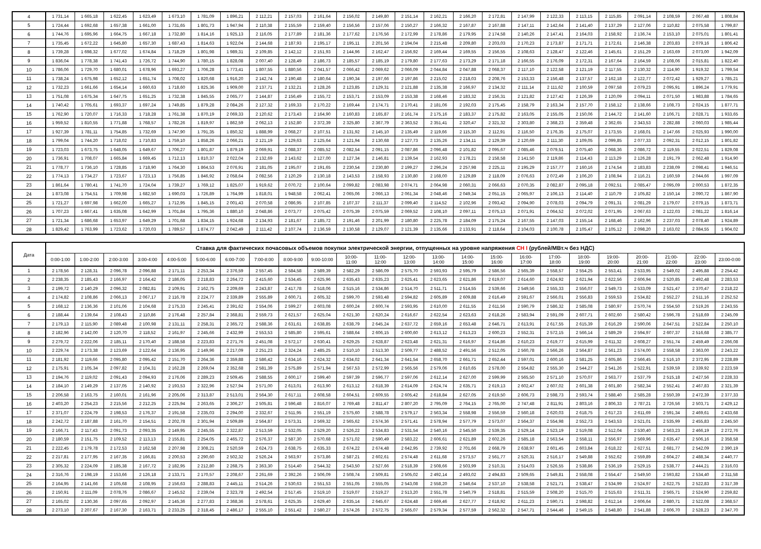| 4 | 1 731,14 | 1 665,18 | 1 622,45 | 1 623,49 | 1 673,10 | 1 781,09 | 1 896,21 | 2 112,21 | 2 157,03 | 2 161,64 | 2 156,02 | 2 149,80 | 2 151,14 | 2 162,21 | 2 166,20 | 2 172,81 | 2 147,99 | 2 122,33 | 2 113,15 | 2 115,85 | 2 091,14 | 2 108,59 | 2 067,48 | 1 808,84 |
| 5 | 1 724,44 | 1 692,68 | 1 657,38 | 1 661,00 | 1 731,65 | 1 801,73 | 1 947,94 | 2 110,38 | 2 155,59 | 2 159,40 | 2 156,56 | 2 157,06 | 2 150,27 | 2 166,32 | 2 167,87 | 2 167,88 | 2 147,11 | 2 142,64 | 2 141,40 | 2 137,29 | 2 127,06 | 2 110,82 | 2 075,58 | 1 799,87 |
| 6 | 1 744,76 | 1 695,96 | 1 664,75 | 1 667,18 | 1 732,80 | 1 814,16 | 1 925,13 | 2 116,05 | 2 177,89 | 2 181,36 | 2 177,62 | 2 176,56 | 2 172,99 | 2 178,86 | 2 179,95 | 2 174,58 | 2 140,26 | 2 147,41 | 2 164,03 | 2 158,92 | 2 136,74 | 2 153,10 | 2 075,01 | 1 801,41 |
| 7 | 1 735,45 | 1 672,22 | 1 645,80 | 1 657,30 | 1 687,43 | 1 814,63 | 1 922,04 | 2 144,68 | 2 187,93 | 2 195,17 | 2 195,11 | 2 201,56 | 2 194,04 | 2 215,48 | 2 209,80 | 2 203,03 | 2 170,23 | 2 173,87 | 2 171,71 | 2 172,61 | 2 146,38 | 2 203,83 | 2 079,16 | 1 806,42 |
| 8 | 1 739,28 | 1 698,32 | 1 677,02 | 1 674,84 | 1 718,29 | 1 801,98 | 1 989,31 | 2 109,85 | 2 142,12 | 2 151,93 | 2 144,96 | 2 162,47 | 2 156,92 | 2 169,44 | 2 169,55 | 2 156,55 | 2 108,63 | 2 128,47 | 2 122,46 | 2 145,61 | 2 151,29 | 2 163,69 | 2 073,00 | 1 942,09 |
| 9 | 1 836,04 | 1 778,38 | 1 741,43 | 1 726,72 | 1 744,90 | 1 780,15 | 1 828,08 | 2 007,40 | 2 128,49 | 2 186,73 | 2 185,57 | 2 185,19 | 2 179,80 | 2 177,63 | 2 173,29 | 2 171,18 | 2 166,55 | 2 176,09 | 2 172,31 | 2 167,64 | 2 164,59 | 2 108,06 | 2 015,81 | 1 822,40 |
| 10 | 1 786,06 | 1 729,70 | 1 680,01 | 1 678,96 | 1 693,27 | 1 706,28 | 1 773,41 | 1 807,55 | 1 880,56 | 2 041,57 | 2 066,42 | 2 069,62 | 2 066,09 | 2 044,84 | 2 047,88 | 2 068,37 | 2 117,10 | 2 122,58 | 2 121,19 | 2 117,55 | 2 130,32 | 2 114,90 | 1 919,32 | 1 799,54 |
| 11 | 1 738,24 | 1 675,98 | 1 652,12 | 1 651,74 | 1 708,02 | 1 820,68 | 1 916,20 | 2 142,74 | 2 190,48 | 2 180,64 | 2 190,34 | 2 197,66 | 2 197,86 | 2 215,02 | 2 218,03 | 2 208,76 | 2 153,33 | 2 156,48 | 2 137,57 | 2 162,18 | 2 122,77 | 2 072,42 | 1 929,27 | 1 785,21 |
| 12 | 1 732,23 | 1 661,66 | 1 654,14 | 1 660,63 | 1 718,60 | 1 825,36 | 1 909,00 | 2 137,71 | 2 132,21 | 2 128,26 | 2 123,85 | 2 129,31 | 2 121,88 | 2 135,38 | 2 166,97 | 2 134,32 | 2 111,14 | 2 111,62 | 2 100,59 | 2 097,58 | 2 079,23 | 2 095,91 | 1 896,24 | 1 779,91 |
| 13 | 1 751,08 | 1 675,34 | 1 647,75 | 1 651,25 | 1 732,38 | 1 845,55 | 2 065,77 | 2 144,87 | 2 156,49 | 2 155,72 | 2 153,71 | 2 153,09 | 2 153,38 | 2 168,46 | 2 183,32 | 2 156,31 | 2 121,82 | 2 127,42 | 2 126,39 | 2 120,09 | 2 094,11 | 2 071,50 | 1 983,88 | 1 784,65 |
| 14 | 1 740,42 | 1 705,61 | 1 693,37 | 1 697,24 | 1 749,85 | 1 879,28 | 2 084,26 | 2 127,32 | 2 169,33 | 2 170,22 | 2 169,44 | 2 174,71 | 2 170,41 | 2 181,06 | 2 192,03 | 2 175,45 | 2 158,79 | 2 163,34 | 2 157,70 | 2 158,12 | 2 138,66 | 2 108,73 | 2 024,15 | 1 877,71 |
| 15 | 1 762,90 | 1 720,07 | 1 716,33 | 1 718,28 | 1 761,38 | 1 870,19 | 2 069,33 | 2 120,62 | 2 173,43 | 2 164,90 | 2 160,83 | 2 165,87 | 2 161,74 | 2 175,16 | 2 183,37 | 2 175,82 | 2 163,05 | 2 155,05 | 2 150,06 | 2 144,72 | 2 141,60 | 2 106,71 | 2 028,71 | 1 933,65 |
| 16 | 1 959,52 | 1 810,55 | 1 771,88 | 1 768,57 | 1 782,26 | 1 819,97 | 1 862,59 | 2 062,13 | 2 152,80 | 2 372,39 | 2 325,80 | 2 367,79 | 2 363,52 | 2 351,41 | 2 320,47 | 2 321,32 | 2 303,80 | 2 368,23 | 2 359,48 | 2 362,65 | 2 343,53 | 2 282,88 | 2 060,03 | 1 985,44 |
| 17 | 1 927,39 | 1 781,11 | 1 754,85 | 1 732,69 | 1 747,90 | 1 791,35 | 1 850,32 | 1 888,99 | 2 068,27 | 2 107,51 | 2 131,92 | 2 145,10 | 2 135,49 | 2 119,66 | 2 115,30 | 2 112,91 | 2 116,50 | 2 176,35 | 2 175,07 | 2 173,55 | 2 168,01 | 2 147,66 | 2 025,93 | 1 990,00 |
| 18 | 1 799,04 | 1 744,20 | 1 718,02 | 1 710,83 | 1 759,10 | 1 858,26 | 2 066,21 | 2 121,19 | 2 129,63 | 2 125,64 | 2 121,94 | 2 130,68 | 2 127,73 | 2 135,26 | 2 134,11 | 2 129,39 | 2 120,69 | 2 111,30 | 2 109,05 | 2 099,85 | 2 077,33 | 2 092,31 | 2 012,15 | 1 801,82 |
| 19 | 1 723,03 | 1 673,75 | 1 648,05 | 1 649,67 | 1 706,27 | 1 801,87 | 1 879,19 | 2 069,91 | 2 088,37 | 2 085,52 | 2 082,54 | 2 091,15 | 2 087,86 | 2 096,48 | 2 101,82 | 2 095,67 | 2 085,46 | 2 079,51 | 2 075,40 | 2 068,36 | 2 086,72 | 2 119,55 | 2 022,51 | 1 829,08 |
| 20 | 1 736,91 | 1 708,07 | 1 665,84 | 1 669,45 | 1 712,13 | 1 810,37 | 2 022,04 | 2 132,69 | 2 143,62 | 2 127,00 | 2 127,34 | 2 146,81 | 2 139,54 | 2 162,93 | 2 178,21 | 2 158,58 | 2 141,50 | 2 119,86 | 2 114,43 | 2 113,29 | 2 126,28 | 2 191,79 | 2 062,48 | 1 914,90 |
| 21 | 1 778,77 | 1 736,10 | 1 728,85 | 1 718,90 | 1 764,30 | 1 864,53 | 2 076,91 | 2 181,05 | 2 195,07 | 2 191,65 | 2 230,54 | 2 230,80 | 2 199,27 | 2 296,24 | 2 257,98 | 2 225,11 | 2 195,29 | 2 157,77 | 2 160,16 | 2 174,54 | 2 183,83 | 2 238,09 | 2 098,41 | 1 946,51 |
| 22 | 1 774,13 | 1 734,27 | 1 723,67 | 1 723,13 | 1 756,85 | 1 846,92 | 2 058,64 | 2 082,56 | 2 120,29 | 2 130,18 | 2 143,53 | 2 158,93 | 2 130,80 | 2 168,00 | 2 129,89 | 2 118,09 | 2 076,63 | 2 072,49 | 2 106,20 | 2 108,94 | 2 116,21 | 2 160,59 | 2 044,66 | 1 997,09 |
| 23 | 1 861,64 | 1 780,41 | 1 741,70 | 1 724,04 | 1 739,27 | 1 769,12 | 1 825,07 | 1 919,62 | 2 070,72 | 2 100,64 | 2 099,82 | 2 083,98 | 2 074,71 | 2 064,98 | 2 060,31 | 2 066,63 | 2 070,35 | 2 082,87 | 2 095,18 | 2 092,51 | 2 085,47 | 2 095,09 | 2 000,53 | 1 872,35 |
| 24 | 1 873,08 | 1 754,51 | 1 709,98 | 1 682,50 | 1 690,03 | 1 726,89 | 1 764,99 | 1 818,01 | 1 948,58 | 2 062,41 | 2 065,06 | 2 066,13 | 2 061,34 | 2 048,46 | 2 049,34 | 2 051,15 | 2 065,97 | 2 106,13 | 2 114,40 | 2 110,79 | 2 105,82 | 2 150,14 | 2 090,72 | 1 867,90 |
| 25 | 1 721,27 | 1 697,98 | 1 662,00 | 1 665,27 | 1 712,95 | 1 845,15 | 2 001,43 | 2 070,58 | 2 086,95 | 2 107,85 | 2 107,37 | 2 111,37 | 2 099,40 | 2 114,52 | 2 102,96 | 2 093,42 | 2 094,90 | 2 078,03 | 2 094,79 | 2 091,31 | 2 081,29 | 2 179,07 | 2 079,15 | 1 873,71 |
| 26 | 1 707,23 | 1 667,41 | 1 635,08 | 1 642,99 | 1 701,84 | 1 795,36 | 1 880,10 | 2 048,86 | 2 073,77 | 2 075,42 | 2 075,39 | 2 075,59 | 2 069,52 | 2 108,10 | 2 097,11 | 2 075,13 | 2 071,91 | 2 064,52 | 2 072,02 | 2 071,95 | 2 067,63 | 2 122,03 | 2 081,22 | 1 816,14 |
| 27 | 1 721,34 | 1 686,68 | 1 653,97 | 1 649,29 | 1 701,68 | 1 834,15 | 1 924,68 | 2 134,93 | 2 181,67 | 2 185,72 | 2 191,46 | 2 201,99 | 2 180,80 | 2 225,78 | 2 184,09 | 2 175,24 | 2 167,55 | 2 147,03 | 2 155,14 | 2 168,46 | 2 162,96 | 2 237,03 | 2 078,40 | 1 924,89 |
| 28 | 1 829,42 | 1 763,99 | 1 723,62 | 1 720,03 | 1 789,57 | 1 874,77 | 2 042,49 | 2 111,42 | 2 107,74 | 2 136,59 | 2 130,58 | 2 129,07 | 2 121,39 | 2 135,66 | 2 133,91 | 2 118,64 | 2 104,03 | 2 100,78 | 2 105,47 | 2 105,12 | 2 098,20 | 2 163,02 | 2 084,55 | 1 904,02 |
| Дата | Ставка для фактических почасовых объемов покупки электрической энергии, отпущенных на уровне напряжения СН I (рублей/МВт.ч без НДС) | | | | | | | | | | | | | | | | | | | | | | | |
| --- | --- | --- | --- | --- | --- | --- | --- | --- | --- | --- | --- | --- | --- | --- | --- | --- | --- | --- | --- | --- | --- | --- | --- | --- |
| | 0:00-1:00 | 1:00-2:00 | 2:00-3:00 | 3:00-4:00 | 4:00-5:00 | 5:00-6:00 | 6:00-7:00 | 7:00-8:00 | 8:00-9:00 | 9:00-10:00 | 10:00- 11:00 | 11:00- 12:00 | 12:00- 13:00 | 13:00- 14:00 | 14:00- 15:00 | 15:00- 16:00 | 16:00- 17:00 | 17:00- 18:00 | 18:00- 19:00 | 19:00- 20:00 | 20:00- 21:00 | 21:00- 22:00 | 22:00- 23:00 | 23:00-0:00 |
| 1 | 2 178,56 | 2 128,31 | 2 096,78 | 2 096,88 | 2 171,11 | 2 253,34 | 2 376,59 | 2 557,45 | 2 584,58 | 2 589,39 | 2 582,29 | 2 586,09 | 2 575,70 | 2 593,93 | 2 595,79 | 2 586,56 | 2 565,39 | 2 558,57 | 2 554,25 | 2 553,41 | 2 533,95 | 2 549,02 | 2 495,88 | 2 254,42 |
| 2 | 2 238,35 | 2 185,43 | 2 166,97 | 2 164,42 | 2 186,05 | 2 218,83 | 2 264,72 | 2 415,60 | 2 534,45 | 2 625,96 | 2 635,43 | 2 635,23 | 2 625,41 | 2 623,65 | 2 621,86 | 2 619,07 | 2 614,60 | 2 624,92 | 2 621,94 | 2 622,56 | 2 606,94 | 2 520,85 | 2 492,48 | 2 283,53 |
| 3 | 2 199,72 | 2 140,29 | 2 096,32 | 2 082,81 | 2 109,91 | 2 162,75 | 2 209,69 | 2 243,87 | 2 417,78 | 2 518,06 | 2 515,16 | 2 534,86 | 2 514,70 | 2 511,71 | 2 514,55 | 2 539,66 | 2 549,56 | 2 555,33 | 2 556,07 | 2 549,73 | 2 533,09 | 2 521,47 | 2 370,47 | 2 218,22 |
| 4 | 2 174,82 | 2 108,86 | 2 066,13 | 2 067,17 | 2 116,78 | 2 224,77 | 2 339,89 | 2 555,89 | 2 600,71 | 2 605,32 | 2 599,70 | 2 593,48 | 2 594,82 | 2 605,89 | 2 609,88 | 2 616,49 | 2 591,67 | 2 566,01 | 2 556,83 | 2 559,53 | 2 534,82 | 2 552,27 | 2 511,16 | 2 252,52 |
| 5 | 2 168,12 | 2 136,36 | 2 101,06 | 2 104,68 | 2 175,33 | 2 245,41 | 2 391,62 | 2 554,06 | 2 599,27 | 2 603,08 | 2 600,24 | 2 600,74 | 2 593,95 | 2 610,00 | 2 611,55 | 2 611,56 | 2 590,79 | 2 586,32 | 2 585,08 | 2 580,97 | 2 570,74 | 2 554,50 | 2 519,26 | 2 243,55 |
| 6 | 2 188,44 | 2 139,64 | 2 108,43 | 2 110,86 | 2 176,48 | 2 257,84 | 2 368,81 | 2 559,73 | 2 621,57 | 2 625,04 | 2 621,30 | 2 620,24 | 2 616,67 | 2 622,54 | 2 623,63 | 2 618,26 | 2 583,94 | 2 591,09 | 2 607,71 | 2 602,60 | 2 580,42 | 2 596,78 | 2 518,69 | 2 245,09 |
| 7 | 2 179,13 | 2 115,90 | 2 089,48 | 2 100,98 | 2 131,11 | 2 258,31 | 2 365,72 | 2 588,36 | 2 631,61 | 2 638,85 | 2 638,79 | 2 645,24 | 2 637,72 | 2 659,16 | 2 653,48 | 2 646,71 | 2 613,91 | 2 617,55 | 2 615,39 | 2 616,29 | 2 590,06 | 2 647,51 | 2 522,84 | 2 250,10 |
| 8 | 2 182,96 | 2 142,00 | 2 120,70 | 2 118,52 | 2 161,97 | 2 245,66 | 2 432,99 | 2 553,53 | 2 585,80 | 2 595,61 | 2 588,64 | 2 606,15 | 2 600,60 | 2 613,12 | 2 613,23 | 2 600,23 | 2 552,31 | 2 572,15 | 2 566,14 | 2 589,29 | 2 594,97 | 2 607,37 | 2 516,68 | 2 385,77 |
| 9 | 2 279,72 | 2 222,06 | 2 185,11 | 2 170,40 | 2 188,58 | 2 223,83 | 2 271,76 | 2 451,08 | 2 572,17 | 2 630,41 | 2 629,25 | 2 628,87 | 2 623,48 | 2 621,31 | 2 616,97 | 2 614,86 | 2 610,23 | 2 619,77 | 2 615,99 | 2 611,32 | 2 608,27 | 2 551,74 | 2 459,49 | 2 266,08 |
| 10 | 2 229,74 | 2 173,38 | 2 123,69 | 2 122,64 | 2 136,95 | 2 149,96 | 2 217,09 | 2 251,23 | 2 324,24 | 2 485,25 | 2 510,10 | 2 513,30 | 2 509,77 | 2 488,52 | 2 491,56 | 2 512,05 | 2 560,78 | 2 566,26 | 2 564,87 | 2 561,23 | 2 574,00 | 2 558,58 | 2 363,00 | 2 243,22 |
| 11 | 2 181,92 | 2 119,66 | 2 095,80 | 2 095,42 | 2 151,70 | 2 264,36 | 2 359,88 | 2 586,42 | 2 634,16 | 2 624,32 | 2 634,02 | 2 641,34 | 2 641,54 | 2 658,70 | 2 661,71 | 2 652,44 | 2 597,01 | 2 600,16 | 2 581,25 | 2 605,86 | 2 566,45 | 2 516,10 | 2 372,95 | 2 228,89 |
| 12 | 2 175,91 | 2 105,34 | 2 097,82 | 2 104,31 | 2 162,28 | 2 269,04 | 2 352,68 | 2 581,39 | 2 575,89 | 2 571,94 | 2 567,53 | 2 572,99 | 2 565,56 | 2 579,06 | 2 610,65 | 2 578,00 | 2 554,82 | 2 555,30 | 2 544,27 | 2 541,26 | 2 522,91 | 2 539,59 | 2 339,92 | 2 223,59 |
| 13 | 2 194,76 | 2 119,02 | 2 091,43 | 2 094,93 | 2 176,06 | 2 289,23 | 2 509,45 | 2 588,55 | 2 600,17 | 2 599,40 | 2 597,39 | 2 596,77 | 2 597,06 | 2 612,14 | 2 627,00 | 2 599,99 | 2 565,50 | 2 571,10 | 2 570,07 | 2 563,77 | 2 537,79 | 2 515,18 | 2 427,56 | 2 228,33 |
| 14 | 2 184,10 | 2 149,29 | 2 137,05 | 2 140,92 | 2 193,53 | 2 322,96 | 2 527,94 | 2 571,00 | 2 613,01 | 2 613,90 | 2 613,12 | 2 618,39 | 2 614,09 | 2 624,74 | 2 635,71 | 2 619,13 | 2 602,47 | 2 607,02 | 2 601,38 | 2 601,80 | 2 582,34 | 2 552,41 | 2 467,83 | 2 321,39 |
| 15 | 2 206,58 | 2 163,75 | 2 160,01 | 2 161,96 | 2 205,06 | 2 313,87 | 2 513,01 | 2 564,30 | 2 617,11 | 2 608,58 | 2 604,51 | 2 609,55 | 2 605,42 | 2 618,84 | 2 627,05 | 2 619,50 | 2 606,73 | 2 598,73 | 2 593,74 | 2 588,40 | 2 585,28 | 2 550,39 | 2 472,39 | 2 377,33 |
| 16 | 2 403,20 | 2 254,23 | 2 215,56 | 2 212,25 | 2 225,94 | 2 263,65 | 2 306,27 | 2 505,81 | 2 596,48 | 2 816,07 | 2 769,48 | 2 811,47 | 2 807,20 | 2 795,09 | 2 764,15 | 2 765,00 | 2 747,48 | 2 811,91 | 2 803,16 | 2 806,33 | 2 787,21 | 2 726,56 | 2 503,71 | 2 429,12 |
| 17 | 2 371,07 | 2 224,79 | 2 198,53 | 2 176,37 | 2 191,58 | 2 235,03 | 2 294,00 | 2 332,67 | 2 511,95 | 2 551,19 | 2 575,60 | 2 588,78 | 2 579,17 | 2 563,34 | 2 558,98 | 2 556,59 | 2 560,18 | 2 620,03 | 2 618,75 | 2 617,23 | 2 611,69 | 2 591,34 | 2 469,61 | 2 433,68 |
| 18 | 2 242,72 | 2 187,88 | 2 161,70 | 2 154,51 | 2 202,78 | 2 301,94 | 2 509,89 | 2 564,87 | 2 573,31 | 2 569,32 | 2 565,62 | 2 574,36 | 2 571,41 | 2 578,94 | 2 577,79 | 2 573,07 | 2 564,37 | 2 554,98 | 2 552,73 | 2 543,53 | 2 521,01 | 2 535,99 | 2 455,83 | 2 245,50 |
| 19 | 2 166,71 | 2 117,43 | 2 091,73 | 2 093,35 | 2 149,95 | 2 245,55 | 2 322,87 | 2 513,59 | 2 532,05 | 2 529,20 | 2 526,22 | 2 534,83 | 2 531,54 | 2 540,16 | 2 545,50 | 2 539,35 | 2 529,14 | 2 523,19 | 2 519,08 | 2 512,04 | 2 530,40 | 2 563,23 | 2 466,19 | 2 272,76 |
| 20 | 2 180,59 | 2 151,75 | 2 109,52 | 2 113,13 | 2 155,81 | 2 254,05 | 2 465,72 | 2 576,37 | 2 587,30 | 2 570,68 | 2 571,02 | 2 590,49 | 2 583,22 | 2 606,61 | 2 621,89 | 2 602,26 | 2 585,18 | 2 563,54 | 2 558,11 | 2 556,97 | 2 569,96 | 2 635,47 | 2 506,16 | 2 358,58 |
| 21 | 2 222,45 | 2 179,78 | 2 172,53 | 2 162,58 | 2 207,98 | 2 308,21 | 2 520,59 | 2 624,73 | 2 638,75 | 2 635,33 | 2 674,22 | 2 674,48 | 2 642,95 | 2 739,92 | 2 701,66 | 2 668,79 | 2 638,97 | 2 601,45 | 2 603,84 | 2 618,22 | 2 627,51 | 2 681,77 | 2 542,09 | 2 390,19 |
| 22 | 2 217,81 | 2 177,95 | 2 167,35 | 2 166,81 | 2 200,53 | 2 290,60 | 2 502,32 | 2 526,24 | 2 563,97 | 2 573,86 | 2 587,21 | 2 602,61 | 2 574,48 | 2 611,68 | 2 573,57 | 2 561,77 | 2 520,31 | 2 516,17 | 2 549,88 | 2 552,62 | 2 559,89 | 2 604,27 | 2 488,34 | 2 440,77 |
| 23 | 2 305,32 | 2 224,09 | 2 185,38 | 2 167,72 | 2 182,95 | 2 212,80 | 2 268,75 | 2 363,30 | 2 514,40 | 2 544,32 | 2 543,50 | 2 527,66 | 2 518,39 | 2 508,66 | 2 503,99 | 2 510,31 | 2 514,03 | 2 526,55 | 2 538,86 | 2 536,19 | 2 529,15 | 2 538,77 | 2 444,21 | 2 316,03 |
| 24 | 2 316,76 | 2 198,19 | 2 153,66 | 2 126,18 | 2 133,71 | 2 170,57 | 2 208,67 | 2 261,69 | 2 392,26 | 2 506,09 | 2 508,74 | 2 509,81 | 2 505,02 | 2 492,14 | 2 493,02 | 2 494,83 | 2 509,65 | 2 549,81 | 2 558,08 | 2 554,47 | 2 549,50 | 2 593,82 | 2 534,40 | 2 311,58 |
| 25 | 2 164,95 | 2 141,66 | 2 105,68 | 2 108,95 | 2 156,63 | 2 288,83 | 2 445,11 | 2 514,26 | 2 530,63 | 2 551,53 | 2 551,05 | 2 555,05 | 2 543,08 | 2 558,20 | 2 546,64 | 2 537,10 | 2 538,58 | 2 521,71 | 2 538,47 | 2 534,99 | 2 524,97 | 2 622,75 | 2 522,83 | 2 317,39 |
| 26 | 2 150,91 | 2 111,09 | 2 078,76 | 2 086,67 | 2 145,52 | 2 239,04 | 2 323,78 | 2 492,54 | 2 517,45 | 2 519,10 | 2 519,07 | 2 519,27 | 2 513,20 | 2 551,78 | 2 540,79 | 2 518,81 | 2 515,59 | 2 508,20 | 2 515,70 | 2 515,63 | 2 511,31 | 2 565,71 | 2 524,90 | 2 259,82 |
| 27 | 2 165,02 | 2 130,36 | 2 097,65 | 2 092,97 | 2 145,36 | 2 277,83 | 2 368,36 | 2 578,61 | 2 625,35 | 2 629,40 | 2 635,14 | 2 645,67 | 2 624,48 | 2 669,46 | 2 627,77 | 2 618,92 | 2 611,23 | 2 590,71 | 2 598,82 | 2 612,14 | 2 606,64 | 2 680,71 | 2 522,08 | 2 368,57 |
| 28 | 2 273,10 | 2 207,67 | 2 167,30 | 2 163,71 | 2 233,25 | 2 318,45 | 2 486,17 | 2 555,10 | 2 551,42 | 2 580,27 | 2 574,26 | 2 572,75 | 2 565,07 | 2 579,34 | 2 577,59 | 2 562,32 | 2 547,71 | 2 544,46 | 2 549,15 | 2 548,80 | 2 541,88 | 2 606,70 | 2 528,23 | 2 347,70 |